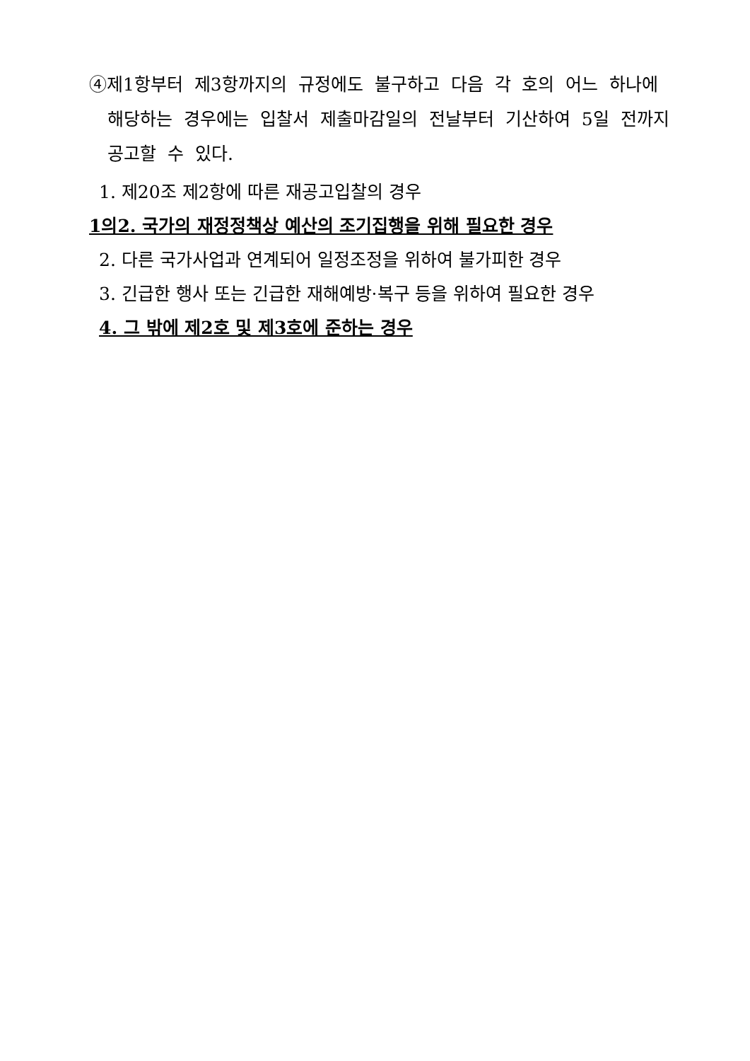④제1항부터 제3항까지의 규정에도 불구하고 다음 각 호의 어느 하나에 해당하는 경우에는 입찰서 제출마감일의 전날부터 기산하여 5일 전까지 공고할 수 있다.
1. 제20조 제2항에 따른 재공고입찰의 경우
1의2. 국가의 재정정책상 예산의 조기집행을 위해 필요한 경우
2. 다른 국가사업과 연계되어 일정조정을 위하여 불가피한 경우
3. 긴급한 행사 또는 긴급한 재해예방·복구 등을 위하여 필요한 경우
4. 그 밖에 제2호 및 제3호에 준하는 경우